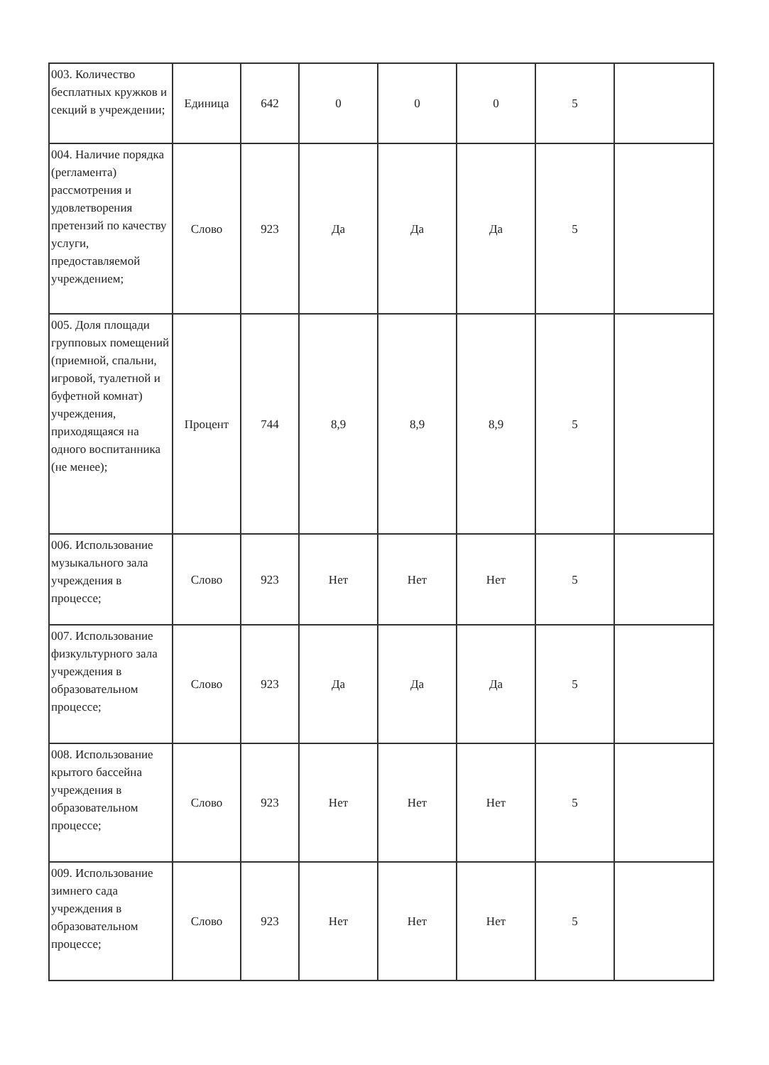| 003. Количество бесплатных кружков и секций в учреждении; | Единица | 642 | 0 | 0 | 0 | 5 | |
| 004. Наличие порядка (регламента) рассмотрения и удовлетворения претензий по качеству услуги, предоставляемой учреждением; | Слово | 923 | Да | Да | Да | 5 | |
| 005. Доля площади групповых помещений (приемной, спальни, игровой, туалетной и буфетной комнат) учреждения, приходящаяся на одного воспитанника (не менее); | Процент | 744 | 8,9 | 8,9 | 8,9 | 5 | |
| 006. Использование музыкального зала учреждения в процессе; | Слово | 923 | Нет | Нет | Нет | 5 | |
| 007. Использование физкультурного зала учреждения в образовательном процессе; | Слово | 923 | Да | Да | Да | 5 | |
| 008. Использование крытого бассейна учреждения в образовательном процессе; | Слово | 923 | Нет | Нет | Нет | 5 | |
| 009. Использование зимнего сада учреждения в образовательном процессе; | Слово | 923 | Нет | Нет | Нет | 5 | |